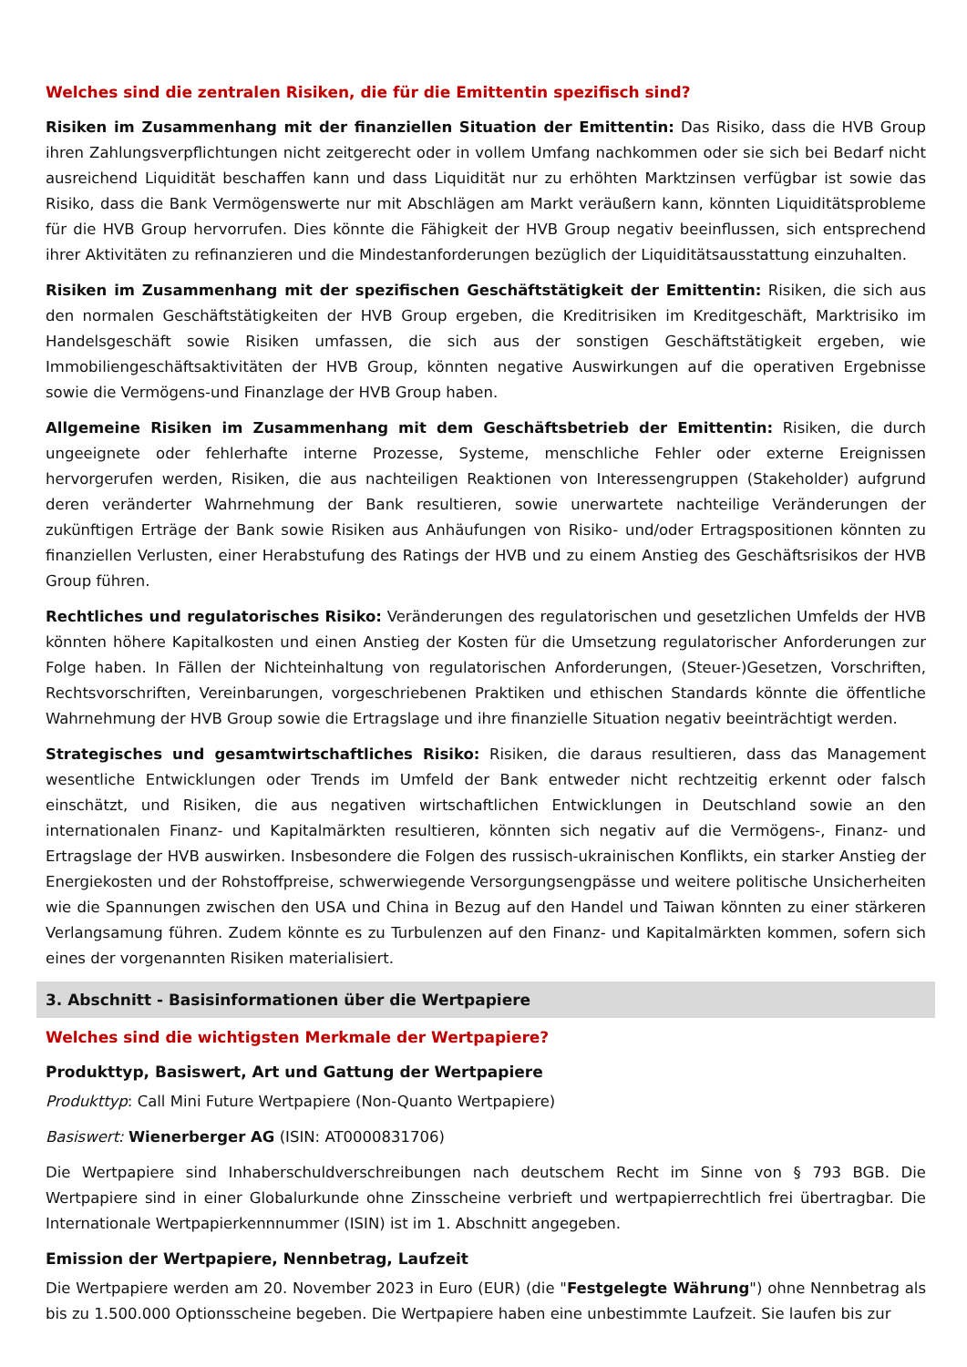Welches sind die zentralen Risiken, die für die Emittentin spezifisch sind?
Risiken im Zusammenhang mit der finanziellen Situation der Emittentin: Das Risiko, dass die HVB Group ihren Zahlungsverpflichtungen nicht zeitgerecht oder in vollem Umfang nachkommen oder sie sich bei Bedarf nicht ausreichend Liquidität beschaffen kann und dass Liquidität nur zu erhöhten Marktzinsen verfügbar ist sowie das Risiko, dass die Bank Vermögenswerte nur mit Abschlägen am Markt veräußern kann, könnten Liquiditätsprobleme für die HVB Group hervorrufen. Dies könnte die Fähigkeit der HVB Group negativ beeinflussen, sich entsprechend ihrer Aktivitäten zu refinanzieren und die Mindestanforderungen bezüglich der Liquiditätsausstattung einzuhalten.
Risiken im Zusammenhang mit der spezifischen Geschäftstätigkeit der Emittentin: Risiken, die sich aus den normalen Geschäftstätigkeiten der HVB Group ergeben, die Kreditrisiken im Kreditgeschäft, Marktrisiko im Handelsgeschäft sowie Risiken umfassen, die sich aus der sonstigen Geschäftstätigkeit ergeben, wie Immobiliengeschäftsaktivitäten der HVB Group, könnten negative Auswirkungen auf die operativen Ergebnisse sowie die Vermögens-und Finanzlage der HVB Group haben.
Allgemeine Risiken im Zusammenhang mit dem Geschäftsbetrieb der Emittentin: Risiken, die durch ungeeignete oder fehlerhafte interne Prozesse, Systeme, menschliche Fehler oder externe Ereignissen hervorgerufen werden, Risiken, die aus nachteiligen Reaktionen von Interessengruppen (Stakeholder) aufgrund deren veränderter Wahrnehmung der Bank resultieren, sowie unerwartete nachteilige Veränderungen der zukünftigen Erträge der Bank sowie Risiken aus Anhäufungen von Risiko- und/oder Ertragspositionen könnten zu finanziellen Verlusten, einer Herabstufung des Ratings der HVB und zu einem Anstieg des Geschäftsrisikos der HVB Group führen.
Rechtliches und regulatorisches Risiko: Veränderungen des regulatorischen und gesetzlichen Umfelds der HVB könnten höhere Kapitalkosten und einen Anstieg der Kosten für die Umsetzung regulatorischer Anforderungen zur Folge haben. In Fällen der Nichteinhaltung von regulatorischen Anforderungen, (Steuer-)Gesetzen, Vorschriften, Rechtsvorschriften, Vereinbarungen, vorgeschriebenen Praktiken und ethischen Standards könnte die öffentliche Wahrnehmung der HVB Group sowie die Ertragslage und ihre finanzielle Situation negativ beeinträchtigt werden.
Strategisches und gesamtwirtschaftliches Risiko: Risiken, die daraus resultieren, dass das Management wesentliche Entwicklungen oder Trends im Umfeld der Bank entweder nicht rechtzeitig erkennt oder falsch einschätzt, und Risiken, die aus negativen wirtschaftlichen Entwicklungen in Deutschland sowie an den internationalen Finanz- und Kapitalmärkten resultieren, könnten sich negativ auf die Vermögens-, Finanz- und Ertragslage der HVB auswirken. Insbesondere die Folgen des russisch-ukrainischen Konflikts, ein starker Anstieg der Energiekosten und der Rohstoffpreise, schwerwiegende Versorgungsengpässe und weitere politische Unsicherheiten wie die Spannungen zwischen den USA und China in Bezug auf den Handel und Taiwan könnten zu einer stärkeren Verlangsamung führen. Zudem könnte es zu Turbulenzen auf den Finanz- und Kapitalmärkten kommen, sofern sich eines der vorgenannten Risiken materialisiert.
3. Abschnitt - Basisinformationen über die Wertpapiere
Welches sind die wichtigsten Merkmale der Wertpapiere?
Produkttyp, Basiswert, Art und Gattung der Wertpapiere
Produkttyp: Call Mini Future Wertpapiere (Non-Quanto Wertpapiere)
Basiswert: Wienerberger AG (ISIN: AT0000831706)
Die Wertpapiere sind Inhaberschuldverschreibungen nach deutschem Recht im Sinne von § 793 BGB. Die Wertpapiere sind in einer Globalurkunde ohne Zinsscheine verbrieft und wertpapierrechtlich frei übertragbar. Die Internationale Wertpapierkennnummer (ISIN) ist im 1. Abschnitt angegeben.
Emission der Wertpapiere, Nennbetrag, Laufzeit
Die Wertpapiere werden am 20. November 2023 in Euro (EUR) (die "Festgelegte Währung") ohne Nennbetrag als bis zu 1.500.000 Optionsscheine begeben. Die Wertpapiere haben eine unbestimmte Laufzeit. Sie laufen bis zur